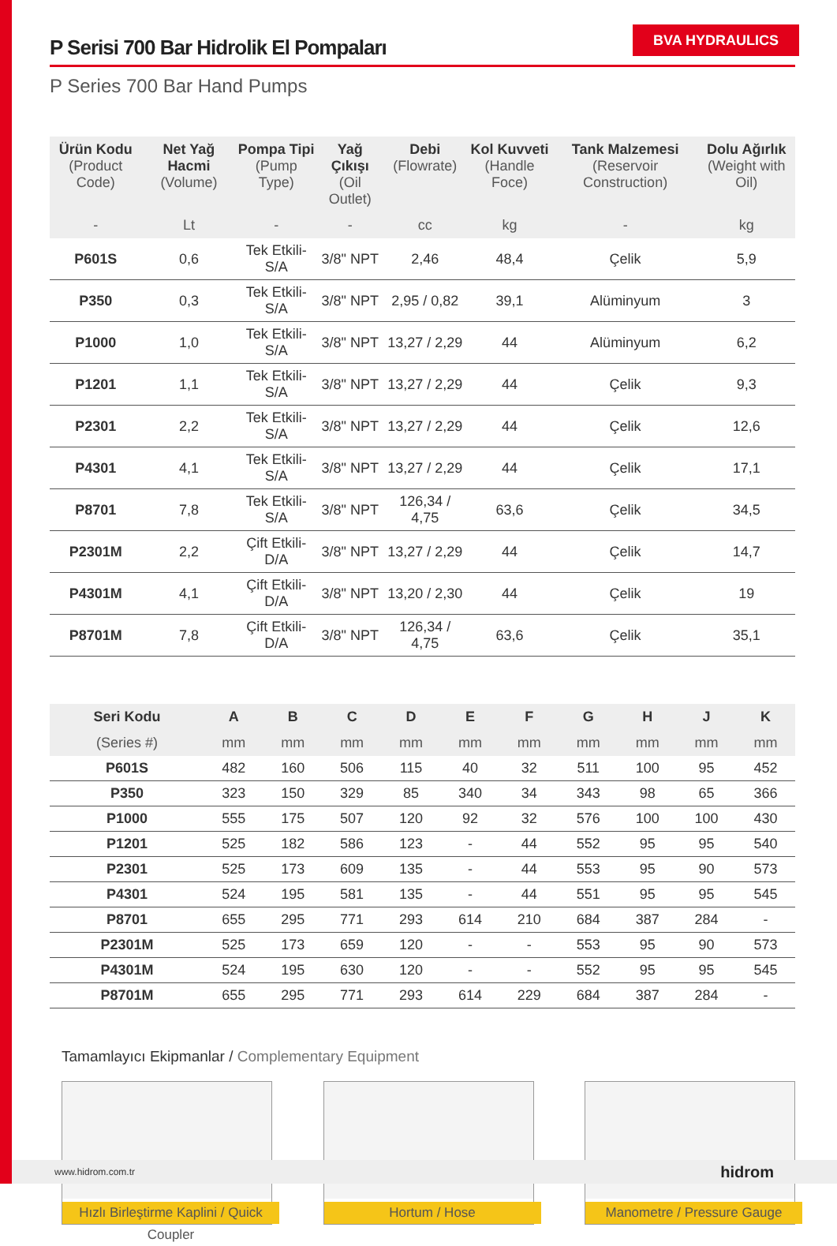BVA HYDRAULICS
P Serisi 700 Bar Hidrolik El Pompaları
P Series 700 Bar Hand Pumps
| Ürün Kodu (Product Code) | Net Yağ Hacmi (Volume) | Pompa Tipi (Pump Type) | Yağ Çıkışı (Oil Outlet) | Debi (Flowrate) | Kol Kuvveti (Handle Foce) | Tank Malzemesi (Reservoir Construction) | Dolu Ağırlık (Weight with Oil) |
| --- | --- | --- | --- | --- | --- | --- | --- |
| - | Lt | - | - | cc | kg | - | kg |
| P601S | 0,6 | Tek Etkili-S/A | 3/8" NPT | 2,46 | 48,4 | Çelik | 5,9 |
| P350 | 0,3 | Tek Etkili-S/A | 3/8" NPT | 2,95 / 0,82 | 39,1 | Alüminyum | 3 |
| P1000 | 1,0 | Tek Etkili-S/A | 3/8" NPT | 13,27 / 2,29 | 44 | Alüminyum | 6,2 |
| P1201 | 1,1 | Tek Etkili-S/A | 3/8" NPT | 13,27 / 2,29 | 44 | Çelik | 9,3 |
| P2301 | 2,2 | Tek Etkili-S/A | 3/8" NPT | 13,27 / 2,29 | 44 | Çelik | 12,6 |
| P4301 | 4,1 | Tek Etkili-S/A | 3/8" NPT | 13,27 / 2,29 | 44 | Çelik | 17,1 |
| P8701 | 7,8 | Tek Etkili-S/A | 3/8" NPT | 126,34 / 4,75 | 63,6 | Çelik | 34,5 |
| P2301M | 2,2 | Çift Etkili-D/A | 3/8" NPT | 13,27 / 2,29 | 44 | Çelik | 14,7 |
| P4301M | 4,1 | Çift Etkili-D/A | 3/8" NPT | 13,20 / 2,30 | 44 | Çelik | 19 |
| P8701M | 7,8 | Çift Etkili-D/A | 3/8" NPT | 126,34 / 4,75 | 63,6 | Çelik | 35,1 |
| Seri Kodu | A | B | C | D | E | F | G | H | J | K |
| --- | --- | --- | --- | --- | --- | --- | --- | --- | --- | --- |
| (Series #) | mm | mm | mm | mm | mm | mm | mm | mm | mm | mm |
| P601S | 482 | 160 | 506 | 115 | 40 | 32 | 511 | 100 | 95 | 452 |
| P350 | 323 | 150 | 329 | 85 | 340 | 34 | 343 | 98 | 65 | 366 |
| P1000 | 555 | 175 | 507 | 120 | 92 | 32 | 576 | 100 | 100 | 430 |
| P1201 | 525 | 182 | 586 | 123 | - | 44 | 552 | 95 | 95 | 540 |
| P2301 | 525 | 173 | 609 | 135 | - | 44 | 553 | 95 | 90 | 573 |
| P4301 | 524 | 195 | 581 | 135 | - | 44 | 551 | 95 | 95 | 545 |
| P8701 | 655 | 295 | 771 | 293 | 614 | 210 | 684 | 387 | 284 | - |
| P2301M | 525 | 173 | 659 | 120 | - | - | 553 | 95 | 90 | 573 |
| P4301M | 524 | 195 | 630 | 120 | - | - | 552 | 95 | 95 | 545 |
| P8701M | 655 | 295 | 771 | 293 | 614 | 229 | 684 | 387 | 284 | - |
Tamamlayıcı Ekipmanlar / Complementary Equipment
Hızlı Birleştirme Kaplini / Quick Coupler
Hortum / Hose
Manometre / Pressure Gauge
www.hidrom.com.tr hidrom